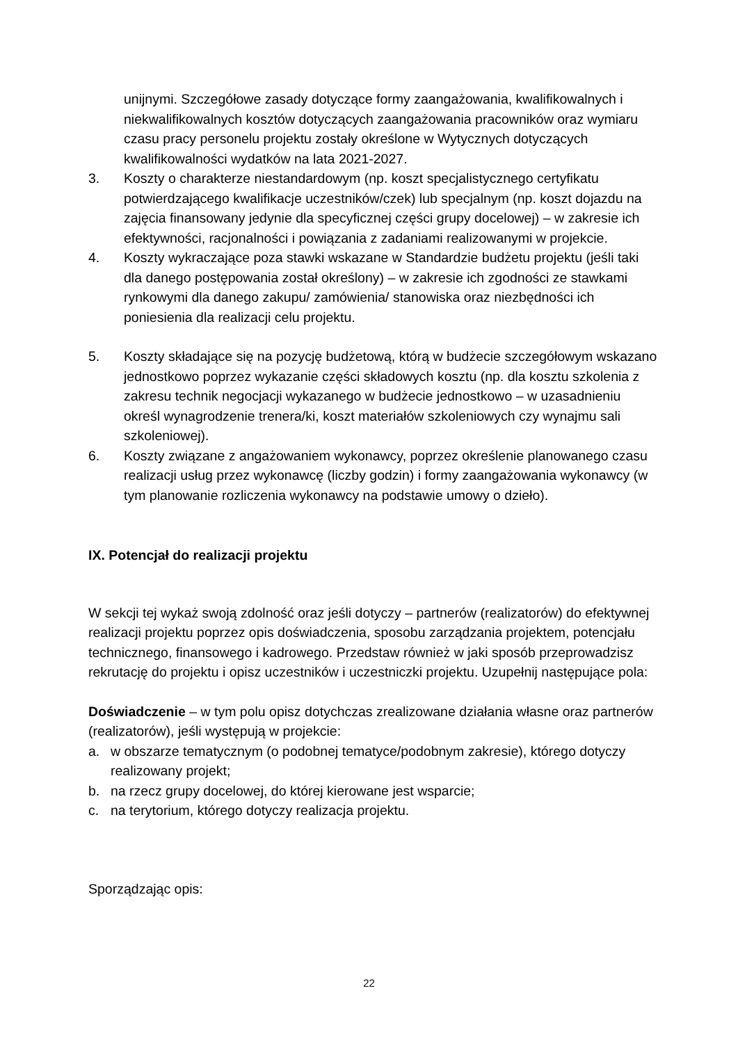unijnymi. Szczegółowe zasady dotyczące formy zaangażowania, kwalifikowalnych i niekwalifikowalnych kosztów dotyczących zaangażowania pracowników oraz wymiaru czasu pracy personelu projektu zostały określone w Wytycznych dotyczących kwalifikowalności wydatków na lata 2021-2027.
3. Koszty o charakterze niestandardowym (np. koszt specjalistycznego certyfikatu potwierdzającego kwalifikacje uczestników/czek) lub specjalnym (np. koszt dojazdu na zajęcia finansowany jedynie dla specyficznej części grupy docelowej) – w zakresie ich efektywności, racjonalności i powiązania z zadaniami realizowanymi w projekcie.
4. Koszty wykraczające poza stawki wskazane w Standardzie budżetu projektu (jeśli taki dla danego postępowania został określony) – w zakresie ich zgodności ze stawkami rynkowymi dla danego zakupu/ zamówienia/ stanowiska oraz niezbędności ich poniesienia dla realizacji celu projektu.
5. Koszty składające się na pozycję budżetową, którą w budżecie szczegółowym wskazano jednostkowo poprzez wykazanie części składowych kosztu (np. dla kosztu szkolenia z zakresu technik negocjacji wykazanego w budżecie jednostkowo – w uzasadnieniu określ wynagrodzenie trenera/ki, koszt materiałów szkoleniowych czy wynajmu sali szkoleniowej).
6. Koszty związane z angażowaniem wykonawcy, poprzez określenie planowanego czasu realizacji usług przez wykonawcę (liczby godzin) i formy zaangażowania wykonawcy (w tym planowanie rozliczenia wykonawcy na podstawie umowy o dzieło).
IX. Potencjał do realizacji projektu
W sekcji tej wykaż swoją zdolność oraz jeśli dotyczy – partnerów (realizatorów) do efektywnej realizacji projektu poprzez opis doświadczenia, sposobu zarządzania projektem, potencjału technicznego, finansowego i kadrowego. Przedstaw również w jaki sposób przeprowadzisz rekrutację do projektu i opisz uczestników i uczestniczki projektu. Uzupełnij następujące pola:
Doświadczenie – w tym polu opisz dotychczas zrealizowane działania własne oraz partnerów (realizatorów), jeśli występują w projekcie:
a. w obszarze tematycznym (o podobnej tematyce/podobnym zakresie), którego dotyczy realizowany projekt;
b. na rzecz grupy docelowej, do której kierowane jest wsparcie;
c. na terytorium, którego dotyczy realizacja projektu.
Sporządzając opis:
22